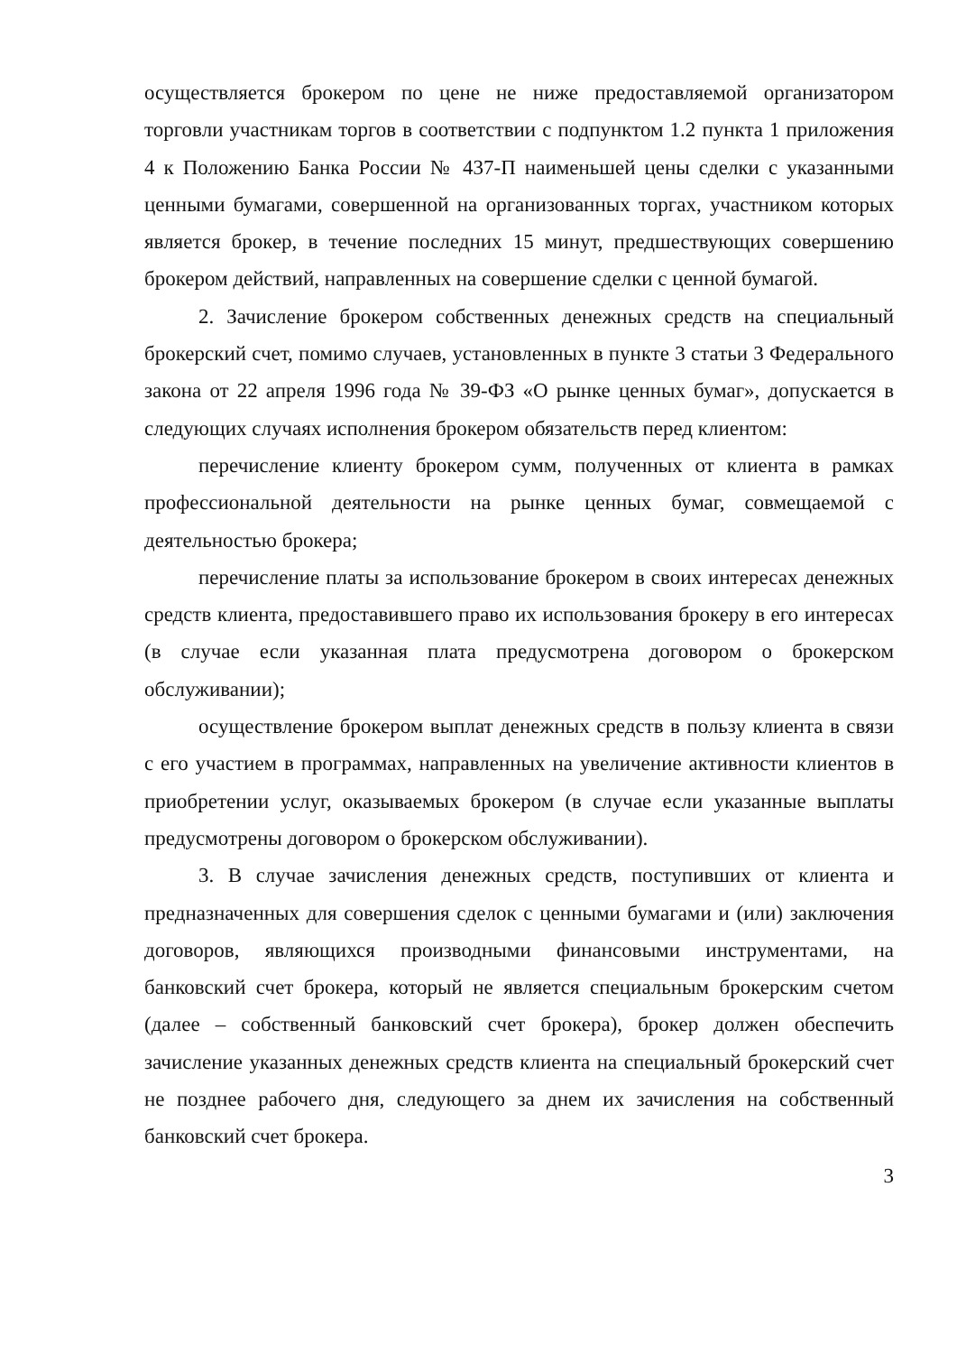осуществляется брокером по цене не ниже предоставляемой организатором торговли участникам торгов в соответствии с подпунктом 1.2 пункта 1 приложения 4 к Положению Банка России № 437-П наименьшей цены сделки с указанными ценными бумагами, совершенной на организованных торгах, участником которых является брокер, в течение последних 15 минут, предшествующих совершению брокером действий, направленных на совершение сделки с ценной бумагой.
2. Зачисление брокером собственных денежных средств на специальный брокерский счет, помимо случаев, установленных в пункте 3 статьи 3 Федерального закона от 22 апреля 1996 года № 39-ФЗ «О рынке ценных бумаг», допускается в следующих случаях исполнения брокером обязательств перед клиентом:
перечисление клиенту брокером сумм, полученных от клиента в рамках профессиональной деятельности на рынке ценных бумаг, совмещаемой с деятельностью брокера;
перечисление платы за использование брокером в своих интересах денежных средств клиента, предоставившего право их использования брокеру в его интересах (в случае если указанная плата предусмотрена договором о брокерском обслуживании);
осуществление брокером выплат денежных средств в пользу клиента в связи с его участием в программах, направленных на увеличение активности клиентов в приобретении услуг, оказываемых брокером (в случае если указанные выплаты предусмотрены договором о брокерском обслуживании).
3. В случае зачисления денежных средств, поступивших от клиента и предназначенных для совершения сделок с ценными бумагами и (или) заключения договоров, являющихся производными финансовыми инструментами, на банковский счет брокера, который не является специальным брокерским счетом (далее – собственный банковский счет брокера), брокер должен обеспечить зачисление указанных денежных средств клиента на специальный брокерский счет не позднее рабочего дня, следующего за днем их зачисления на собственный банковский счет брокера.
3